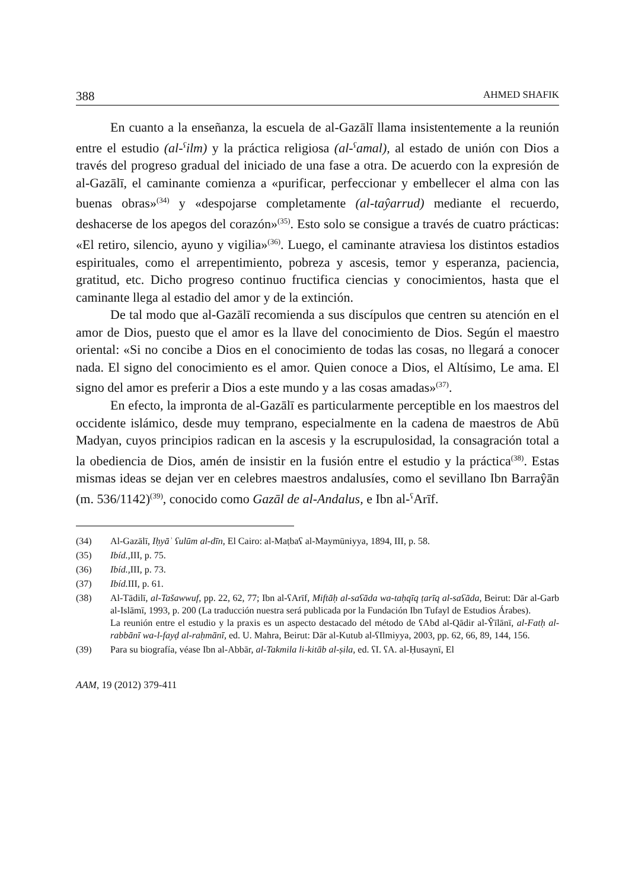388 AHMED SHAFIK
En cuanto a la enseñanza, la escuela de al-Gazālī llama insistentemente a la reunión entre el estudio (al-<sup>ʕ</sup>ilm) y la práctica religiosa (al-<sup>ʕ</sup>amal), al estado de unión con Dios a través del progreso gradual del iniciado de una fase a otra. De acuerdo con la expresión de al-Gazālī, el caminante comienza a «purificar, perfeccionar y embellecer el alma con las buenas obras»<sup>(34)</sup> y «despojarse completamente (al-taŷarrud) mediante el recuerdo, deshacerse de los apegos del corazón»<sup>(35)</sup>. Esto solo se consigue a través de cuatro prácticas: «El retiro, silencio, ayuno y vigilia»<sup>(36)</sup>. Luego, el caminante atraviesa los distintos estadios espirituales, como el arrepentimiento, pobreza y ascesis, temor y esperanza, paciencia, gratitud, etc. Dicho progreso continuo fructifica ciencias y conocimientos, hasta que el caminante llega al estadio del amor y de la extinción.
De tal modo que al-Gazālī recomienda a sus discípulos que centren su atención en el amor de Dios, puesto que el amor es la llave del conocimiento de Dios. Según el maestro oriental: «Si no concibe a Dios en el conocimiento de todas las cosas, no llegará a conocer nada. El signo del conocimiento es el amor. Quien conoce a Dios, el Altísimo, Le ama. El signo del amor es preferir a Dios a este mundo y a las cosas amadas»<sup>(37)</sup>.
En efecto, la impronta de al-Gazālī es particularmente perceptible en los maestros del occidente islámico, desde muy temprano, especialmente en la cadena de maestros de Abū Madyan, cuyos principios radican en la ascesis y la escrupulosidad, la consagración total a la obediencia de Dios, amén de insistir en la fusión entre el estudio y la práctica<sup>(38)</sup>. Estas mismas ideas se dejan ver en celebres maestros andalusíes, como el sevillano Ibn Barraŷān (m. 536/1142)<sup>(39)</sup>, conocido como Gazāl de al-Andalus, e Ibn al-<sup>ʕ</sup>Arīf.
(34) Al-Gazālī, Iḥyāʾ ʕulūm al-dīn, El Cairo: al-Maṭbaʕ al-Maymūniyya, 1894, III, p. 58.
(35) Ibíd., III, p. 75.
(36) Ibíd., III, p. 73.
(37) Ibíd. III, p. 61.
(38) Al-Tādilī, al-Tašawwuf, pp. 22, 62, 77; Ibn al-ʕArīf, Miftāḥ al-saʕāda wa-taḥqīq ṭarīq al-saʕāda, Beirut: Dār al-Garb al-Islāmī, 1993, p. 200 (La traducción nuestra será publicada por la Fundación Ibn Tufayl de Estudios Árabes).
La reunión entre el estudio y la praxis es un aspecto destacado del método de ʕAbd al-Qādir al-Ŷīlānī, al-Fatḥ al-rabbānī wa-l-fayḍ al-raḥmānī, ed. U. Mahra, Beirut: Dār al-Kutub al-ʕIlmiyya, 2003, pp. 62, 66, 89, 144, 156.
(39) Para su biografía, véase Ibn al-Abbār, al-Takmila li-kitāb al-ṣila, ed. ʕI. ʕA. al-Ḥusaynī, El
AAM, 19 (2012) 379-411